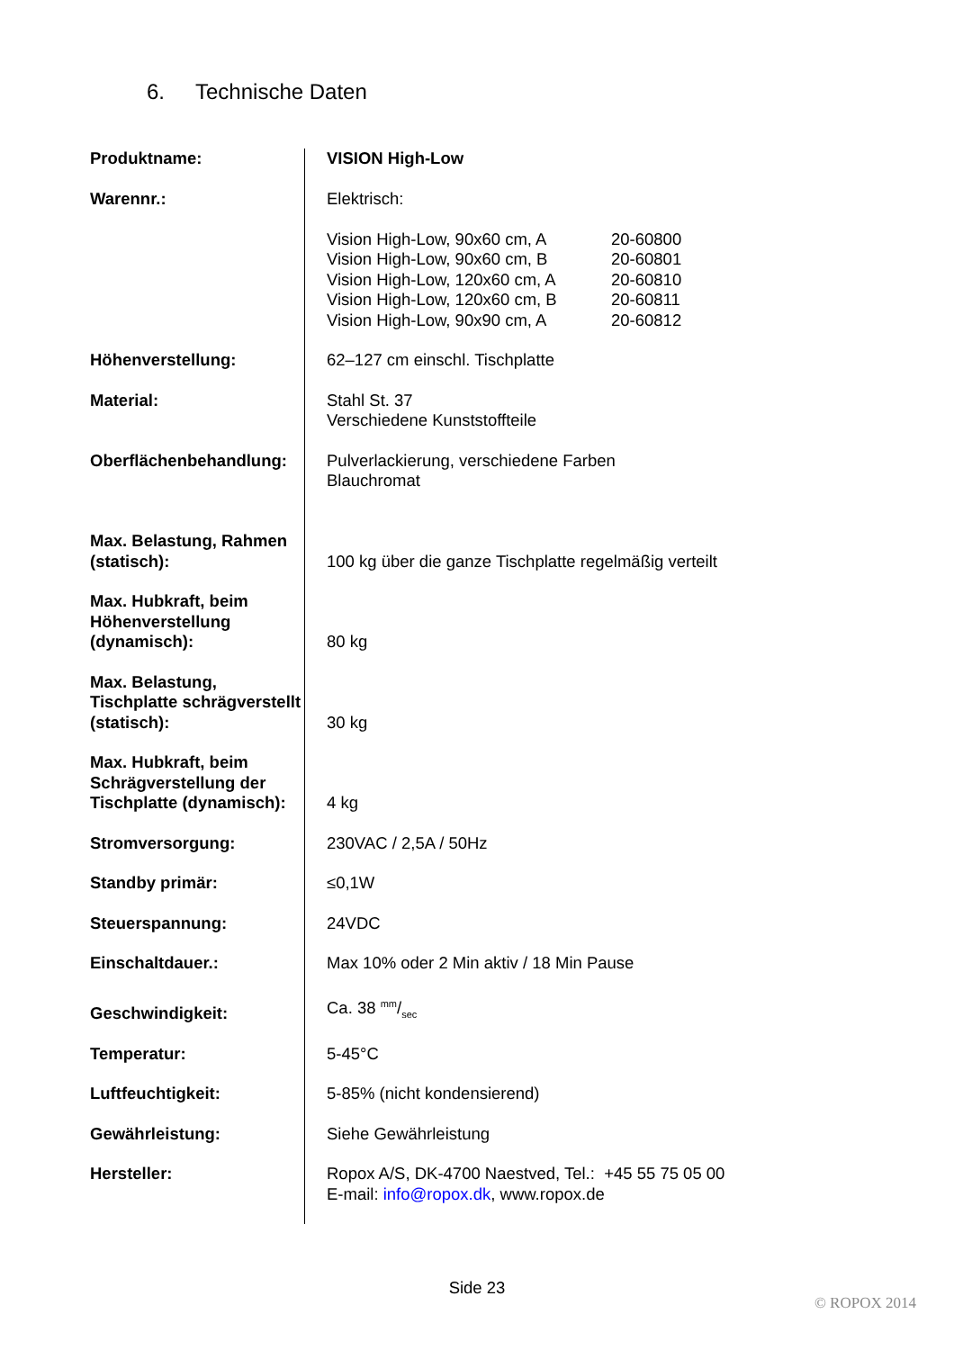6. Technische Daten
| Produktname: | VISION High-Low |
| Warennr.: | Elektrisch: / Vision High-Low, 90x60 cm, A / 20-60800 / / Vision High-Low, 90x60 cm, B / 20-60801 / / Vision High-Low, 120x60 cm, A / 20-60810 / / Vision High-Low, 120x60 cm, B / 20-60811 / / Vision High-Low, 90x90 cm, A / 20-60812 / |
| Höhenverstellung: | 62–127 cm einschl. Tischplatte |
| Material: | Stahl St. 37 Verschiedene Kunststoffteile |
| Oberflächenbehandlung: | Pulverlackierung, verschiedene Farben Blauchromat |
| Max. Belastung, Rahmen (statisch): | 100 kg über die ganze Tischplatte regelmäßig verteilt |
| Max. Hubkraft, beim Höhenverstellung (dynamisch): | 80 kg |
| Max. Belastung, Tischplatte schrägverstellt (statisch): | 30 kg |
| Max. Hubkraft, beim Schrägverstellung der Tischplatte (dynamisch): | 4 kg |
| Stromversorgung: | 230VAC / 2,5A / 50Hz |
| Standby primär: | ≤0,1W |
| Steuerspannung: | 24VDC |
| Einschaltdauer.: | Max 10% oder 2 Min aktiv / 18 Min Pause |
| Geschwindigkeit: | Ca. 38 mm/sec |
| Temperatur: | 5-45°C |
| Luftfeuchtigkeit: | 5-85% (nicht kondensierend) |
| Gewährleistung: | Siehe Gewährleistung |
| Hersteller: | Ropox A/S, DK-4700 Naestved, Tel.: +45 55 75 05 00 E-mail: info@ropox.dk , www.ropox.de |
Side 23
© ROPOX 2014